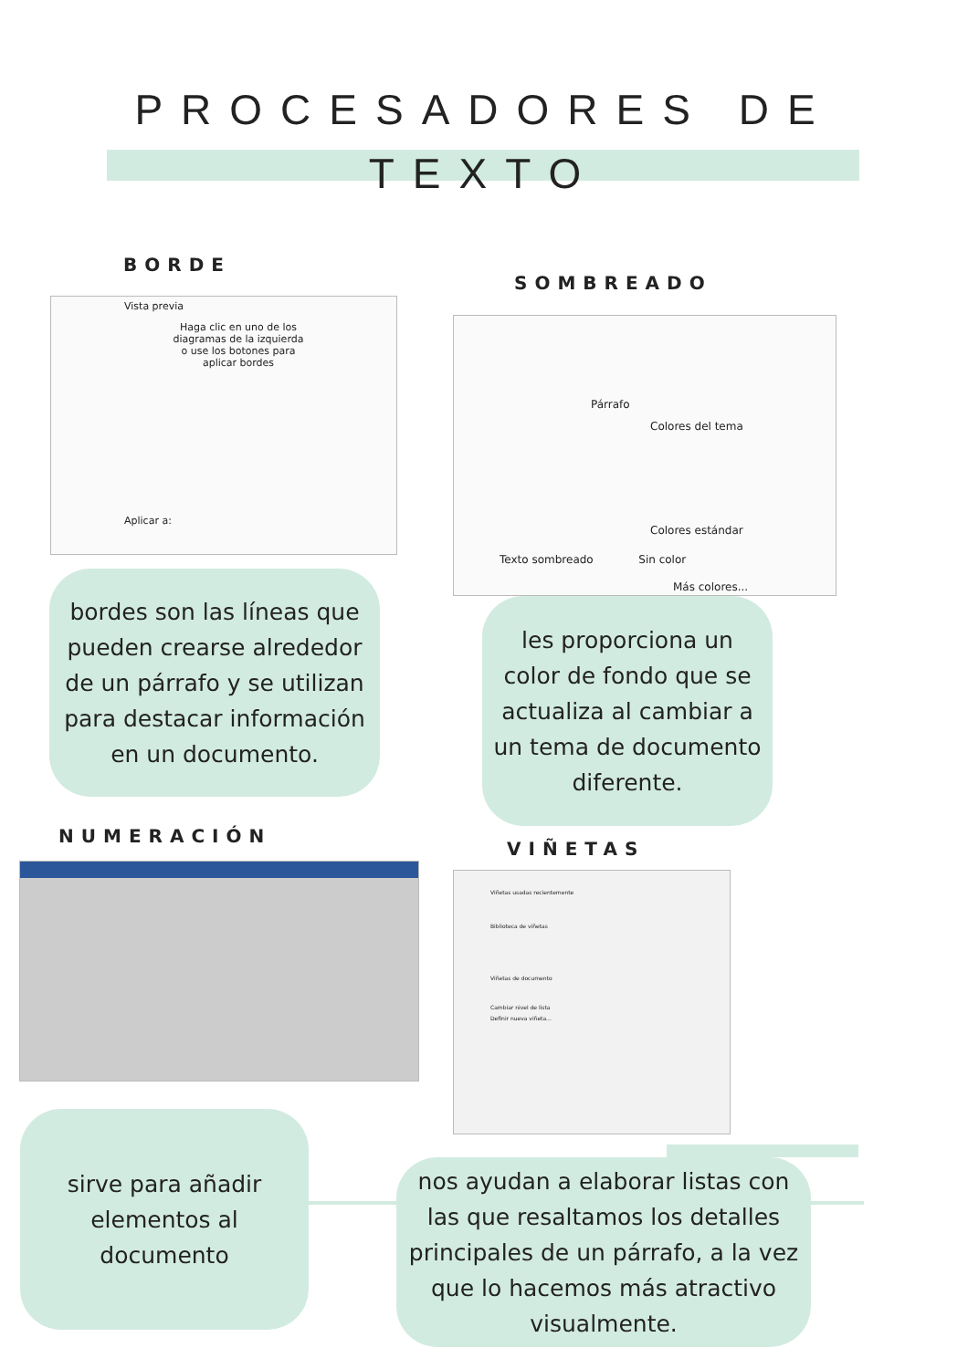PROCESADORES DE
TEXTO
BORDE
Vista previa
Haga clic en uno de los diagramas de la izquierda o use los botones para aplicar bordes
Aplicar a:
SOMBREADO
Párrafo
Colores del tema
Colores estándar
Texto sombreado Sin color
Más colores...
bordes son las líneas que pueden crearse alrededor de un párrafo y se utilizan para destacar información en un documento.
les proporciona un color de fondo que se actualiza al cambiar a un tema de documento diferente.
NUMERACIÓN
VIÑETAS
Viñetas usadas recientemente
Biblioteca de viñetas
Viñetas de documento
Cambiar nivel de lista
Definir nueva viñeta...
sirve para añadir elementos al documento
nos ayudan a elaborar listas con las que resaltamos los detalles principales de un párrafo, a la vez que lo hacemos más atractivo visualmente.